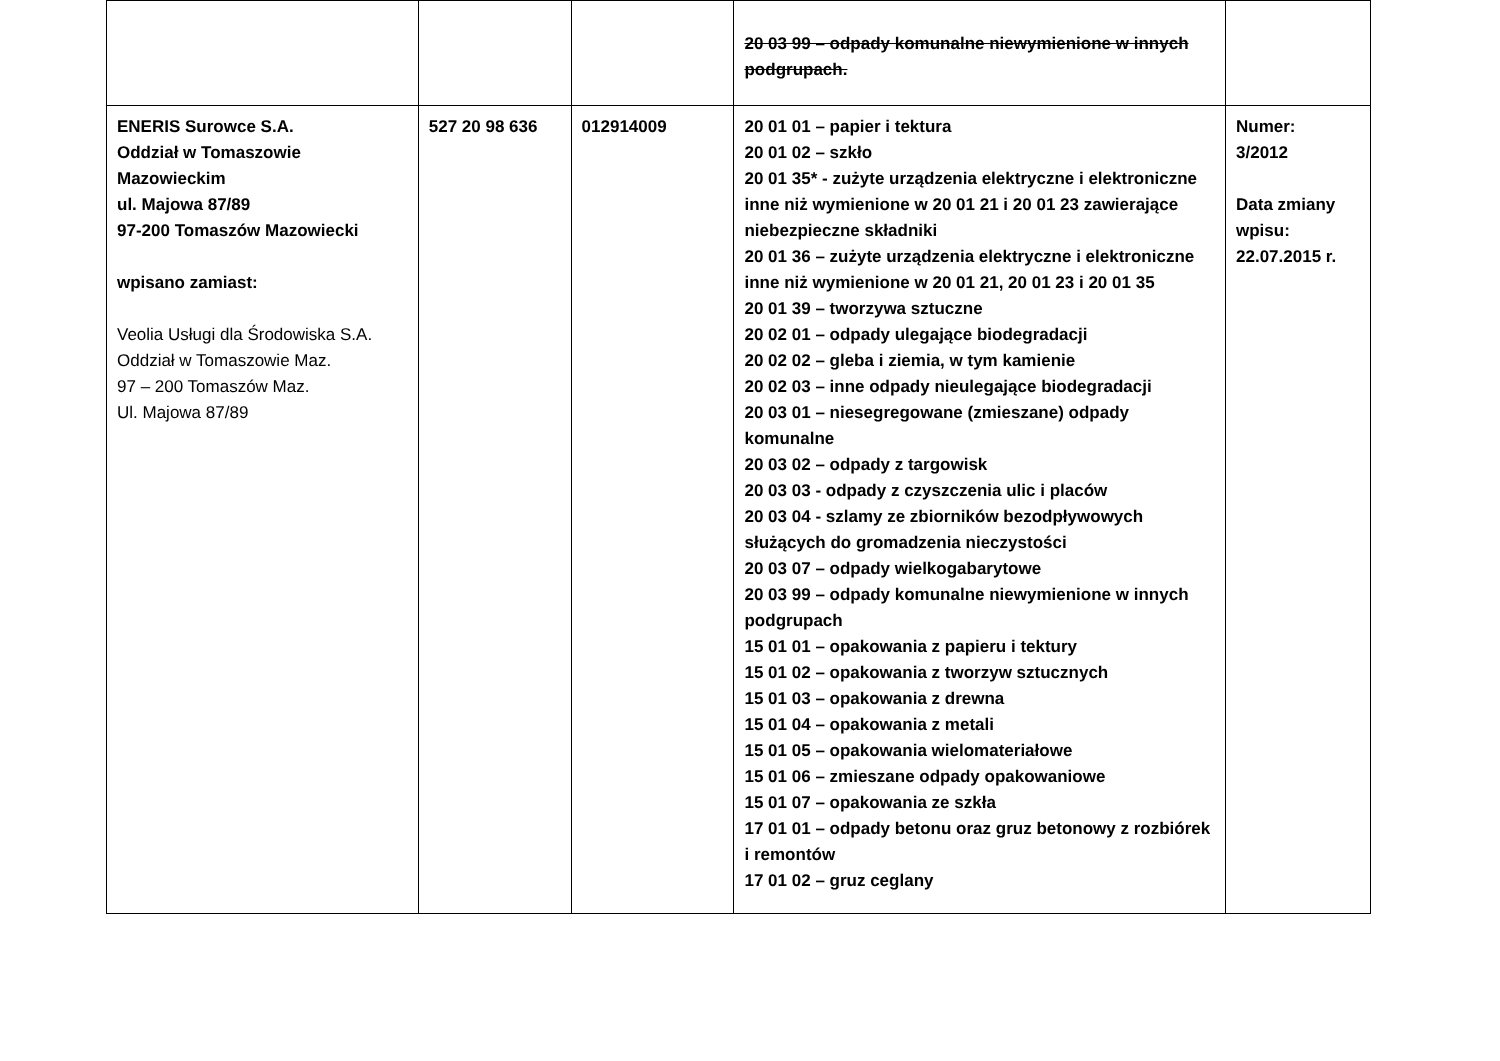| | | | 20 03 99 – odpady komunalne niewymienione w innych podgrupach. | |
| ENERIS Surowce S.A. Oddział w Tomaszowie Mazowieckim ul. Majowa 87/89 97-200 Tomaszów Mazowiecki wpisano zamiast: Veolia Usługi dla Środowiska S.A. Oddział w Tomaszowie Maz. 97 – 200 Tomaszów Maz. Ul. Majowa 87/89 | 527 20 98 636 | 012914009 | 20 01 01 – papier i tektura 20 01 02 – szkło 20 01 35* - zużyte urządzenia elektryczne i elektroniczne inne niż wymienione w 20 01 21 i 20 01 23 zawierające niebezpieczne składniki 20 01 36 – zużyte urządzenia elektryczne i elektroniczne inne niż wymienione w 20 01 21, 20 01 23 i 20 01 35 20 01 39 – tworzywa sztuczne 20 02 01 – odpady ulegające biodegradacji 20 02 02 – gleba i ziemia, w tym kamienie 20 02 03 – inne odpady nieulegające biodegradacji 20 03 01 – niesegregowane (zmieszane) odpady komunalne 20 03 02 – odpady z targowisk 20 03 03 - odpady z czyszczenia ulic i placów 20 03 04 - szlamy ze zbiorników bezodpływowych służących do gromadzenia nieczystości 20 03 07 – odpady wielkogabarytowe 20 03 99 – odpady komunalne niewymienione w innych podgrupach 15 01 01 – opakowania z papieru i tektury 15 01 02 – opakowania z tworzyw sztucznych 15 01 03 – opakowania z drewna 15 01 04 – opakowania z metali 15 01 05 – opakowania wielomateriałowe 15 01 06 – zmieszane odpady opakowaniowe 15 01 07 – opakowania ze szkła 17 01 01 – odpady betonu oraz gruz betonowy z rozbiórek i remontów 17 01 02 – gruz ceglany | Numer: 3/2012 Data zmiany wpisu: 22.07.2015 r. |